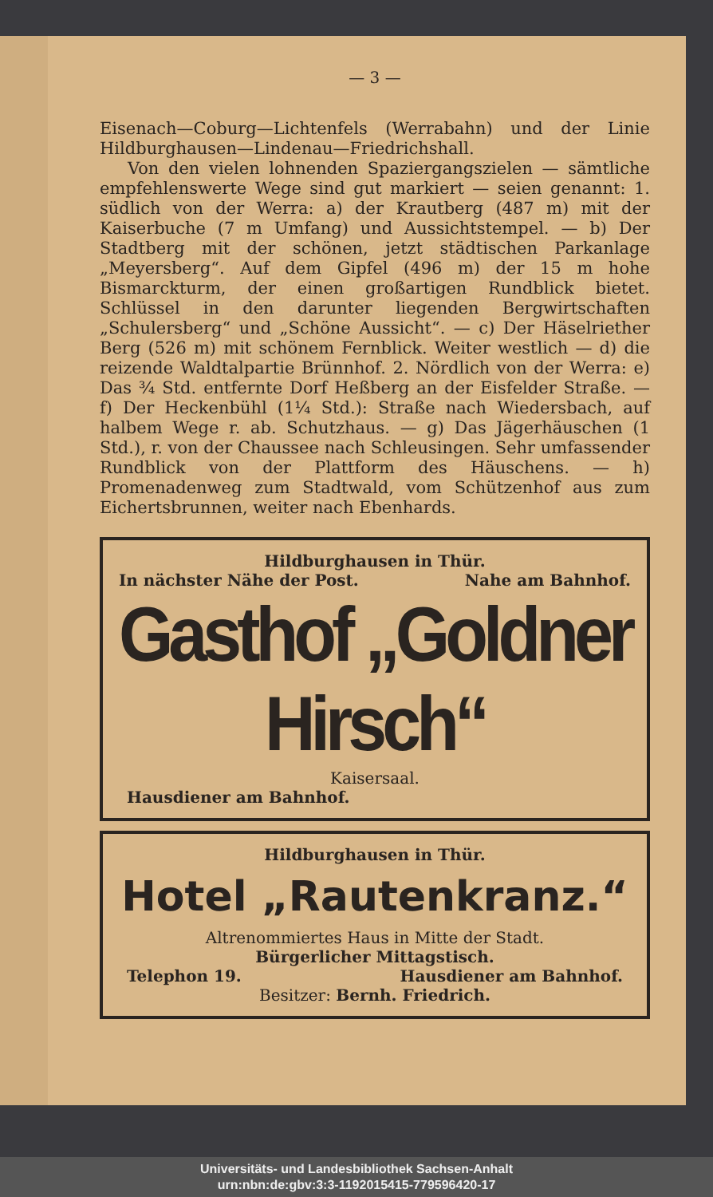— 3 —
Eisenach—Coburg—Lichtenfels (Werrabahn) und der Linie Hildburghausen—Lindenau—Friedrichshall.
Von den vielen lohnenden Spaziergangszielen — sämtliche empfehlenswerte Wege sind gut markiert — seien genannt: 1. südlich von der Werra: a) der Krautberg (487 m) mit der Kaiserbuche (7 m Umfang) und Aussichtstempel. — b) Der Stadtberg mit der schönen, jetzt städtischen Parkanlage „Meyersberg“. Auf dem Gipfel (496 m) der 15 m hohe Bismarckturm, der einen großartigen Rundblick bietet. Schlüssel in den darunter liegenden Bergwirtschaften „Schulersberg“ und „Schöne Aussicht“. — c) Der Häselriether Berg (526 m) mit schönem Fernblick. Weiter westlich — d) die reizende Waldtalpartie Brünnhof. 2. Nördlich von der Werra: e) Das ¾ Std. entfernte Dorf Heßberg an der Eisfelder Straße. — f) Der Heckenbühl (1¼ Std.): Straße nach Wiedersbach, auf halbem Wege r. ab. Schutzhaus. — g) Das Jägerhäuschen (1 Std.), r. von der Chaussee nach Schleusingen. Sehr umfassender Rundblick von der Plattform des Häuschens. — h) Promenadenweg zum Stadtwald, vom Schützenhof aus zum Eichertsbrunnen, weiter nach Ebenhards.
Hildburghausen in Thür.
In nächster Nähe der Post. Nahe am Bahnhof.
Gasthof „Goldner Hirsch“
Kaisersaal.
Hausdiener am Bahnhof.
Hildburghausen in Thür.
Hotel „Rautenkranz.“
Altrenommiertes Haus in Mitte der Stadt.
Bürgerlicher Mittagstisch.
Telephon 19. Hausdiener am Bahnhof.
Besitzer: Bernh. Friedrich.
Universitäts- und Landesbibliothek Sachsen-Anhalt
urn:nbn:de:gbv:3:3-1192015415-779596420-17